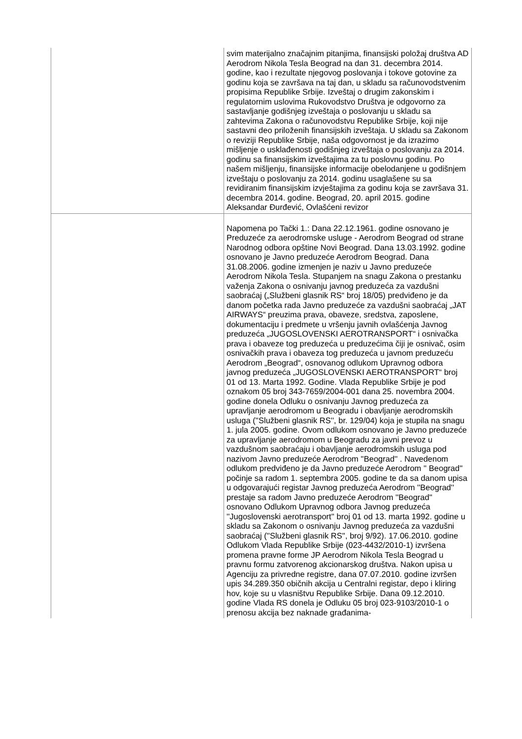| | svim materijalno značajnim pitanjima, finansijski položaj društva AD Aerodrom Nikola Tesla Beograd na dan 31. decembra 2014. godine, kao i rezultate njegovog poslovanja i tokove gotovine za godinu koja se završava na taj dan, u skladu sa računovodstvenim propisima Republike Srbije. Izveštaj o drugim zakonskim i regulatornim uslovima Rukovodstvo Društva je odgovorno za sastavljanje godišnjeg izveštaja o poslovanju u skladu sa zahtevima Zakona o računovodstvu Republike Srbije, koji nije sastavni deo priloženih finansijskih izveštaja. U skladu sa Zakonom o reviziji Republike Srbije, naša odgovornost je da izrazimo mišljenje o usklađenosti godišnjeg izveštaja o poslovanju za 2014. godinu sa finansijskim izveštajima za tu poslovnu godinu. Po našem mišljenju, finansijske informacije obelodanjene u godišnjem izveštaju o poslovanju za 2014. godinu usaglašene su sa revidiranim finansijskim izvještajima za godinu koja se završava 31. decembra 2014. godine. Beograd, 20. april 2015. godine Aleksandar Đurđević, Ovlašćeni revizor |
| | Napomena po Tački 1.: Dana 22.12.1961. godine osnovano je Preduzeće za aerodromske usluge - Aerodrom Beograd od strane Narodnog odbora opštine Novi Beograd. Dana 13.03.1992. godine osnovano je Javno preduzeće Aerodrom Beograd. Dana 31.08.2006. godine izmenjen je naziv u Javno preduzeće Aerodrom Nikola Tesla. Stupanjem na snagu Zakona o prestanku važenja Zakona o osnivanju javnog preduzeća za vazdušni saobraćaj („Službeni glasnik RS“ broj 18/05) predviđeno je da danom početka rada Javno preduzeće za vazdušni saobraćaj „JAT AIRWAYS“ preuzima prava, obaveze, sredstva, zaposlene, dokumentaciju i predmete u vršenju javnih ovlašćenja Javnog preduzeća „JUGOSLOVENSKI AEROTRANSPORT“ i osnivačka prava i obaveze tog preduzeća u preduzećima čiji je osnivač, osim osnivačkih prava i obaveza tog preduzeća u javnom preduzeću Aerodrom „Beograd“, osnovanog odlukom Upravnog odbora javnog preduzeća „JUGOSLOVENSKI AEROTRANSPORT“ broj 01 od 13. Marta 1992. Godine. Vlada Republike Srbije je pod oznakom 05 broj 343-7659/2004-001 dana 25. novembra 2004. godine donela Odluku o osnivanju Javnog preduzeća za upravljanje aerodromom u Beogradu i obavljanje aerodromskih usluga (''Službeni glasnik RS'', br. 129/04) koja je stupila na snagu 1. jula 2005. godine. Ovom odlukom osnovano je Javno preduzeće za upravljanje aerodromom u Beogradu za javni prevoz u vazdušnom saobraćaju i obavljanje aerodromskih usluga pod nazivom Javno preduzeće Aerodrom ''Beograd'' . Navedenom odlukom predviđeno je da Javno preduzeće Aerodrom '' Beograd'' počinje sa radom 1. septembra 2005. godine te da sa danom upisa u odgovarajući registar Javnog preduzeća Aerodrom ''Beograd'' prestaje sa radom Javno preduzeće Aerodrom ''Beograd'' osnovano Odlukom Upravnog odbora Javnog preduzeća ''Jugoslovenski aerotransport'' broj 01 od 13. marta 1992. godine u skladu sa Zakonom o osnivanju Javnog preduzeća za vazdušni saobraćaj (''Službeni glasnik RS'', broj 9/92). 17.06.2010. godine Odlukom Vlada Republike Srbije (023-4432/2010-1) izvršena promena pravne forme JP Aerodrom Nikola Tesla Beograd u pravnu formu zatvorenog akcionarskog društva. Nakon upisa u Agenciju za privredne registre, dana 07.07.2010. godine izvršen upis 34.289.350 običnih akcija u Centralni registar, depo i kliring hov, koje su u vlasništvu Republike Srbije. Dana 09.12.2010. godine Vlada RS donela je Odluku 05 broj 023-9103/2010-1 o prenosu akcija bez naknade građanima- |